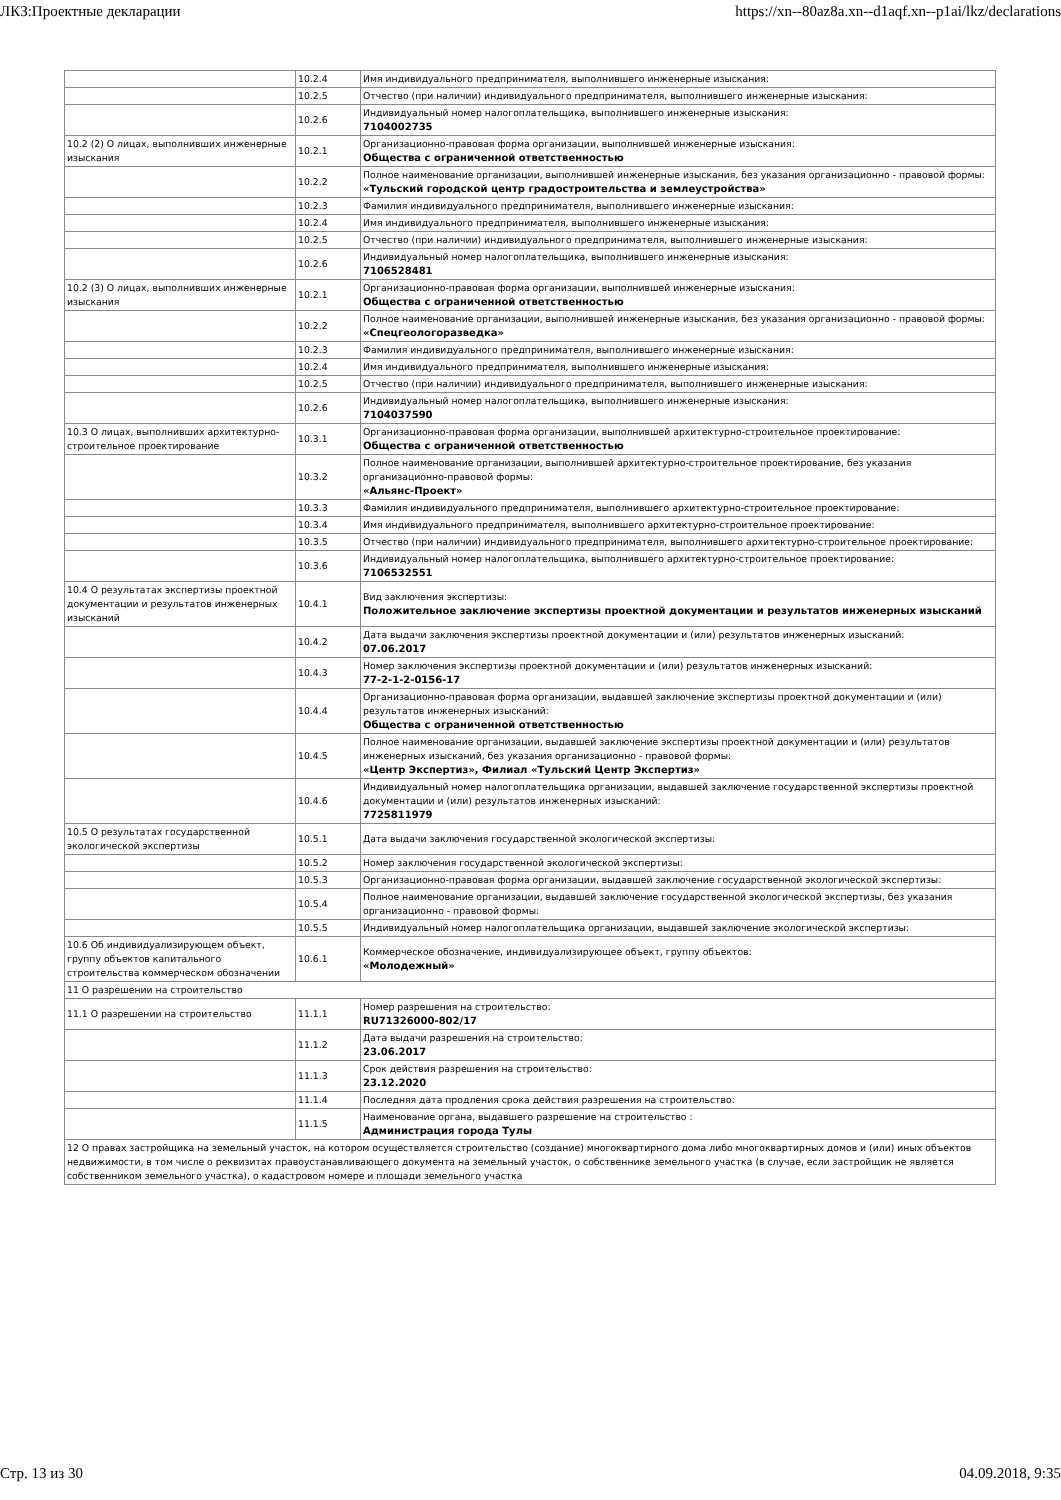ЛКЗ:Проектные декларации https://xn--80az8a.xn--d1aqf.xn--p1ai/lkz/declarations
| | 10.2.4 | Имя индивидуального предпринимателя, выполнившего инженерные изыскания: |
| | 10.2.5 | Отчество (при наличии) индивидуального предпринимателя, выполнившего инженерные изыскания: |
| | 10.2.6 | Индивидуальный номер налогоплательщика, выполнившего инженерные изыскания: 7104002735 |
| 10.2 (2) О лицах, выполнивших инженерные изыскания | 10.2.1 | Организационно-правовая форма организации, выполнившей инженерные изыскания: Общества с ограниченной ответственностью |
| | 10.2.2 | Полное наименование организации, выполнившей инженерные изыскания, без указания организационно - правовой формы: «Тульский городской центр градостроительства и землеустройства» |
| | 10.2.3 | Фамилия индивидуального предпринимателя, выполнившего инженерные изыскания: |
| | 10.2.4 | Имя индивидуального предпринимателя, выполнившего инженерные изыскания: |
| | 10.2.5 | Отчество (при наличии) индивидуального предпринимателя, выполнившего инженерные изыскания: |
| | 10.2.6 | Индивидуальный номер налогоплательщика, выполнившего инженерные изыскания: 7106528481 |
| 10.2 (3) О лицах, выполнивших инженерные изыскания | 10.2.1 | Организационно-правовая форма организации, выполнившей инженерные изыскания: Общества с ограниченной ответственностью |
| | 10.2.2 | Полное наименование организации, выполнившей инженерные изыскания, без указания организационно - правовой формы: «Спецгеологоразведка» |
| | 10.2.3 | Фамилия индивидуального предпринимателя, выполнившего инженерные изыскания: |
| | 10.2.4 | Имя индивидуального предпринимателя, выполнившего инженерные изыскания: |
| | 10.2.5 | Отчество (при наличии) индивидуального предпринимателя, выполнившего инженерные изыскания: |
| | 10.2.6 | Индивидуальный номер налогоплательщика, выполнившего инженерные изыскания: 7104037590 |
| 10.3 О лицах, выполнивших архитектурно-строительное проектирование | 10.3.1 | Организационно-правовая форма организации, выполнившей архитектурно-строительное проектирование: Общества с ограниченной ответственностью |
| | 10.3.2 | Полное наименование организации, выполнившей архитектурно-строительное проектирование, без указания организационно-правовой формы: «Альянс-Проект» |
| | 10.3.3 | Фамилия индивидуального предпринимателя, выполнившего архитектурно-строительное проектирование: |
| | 10.3.4 | Имя индивидуального предпринимателя, выполнившего архитектурно-строительное проектирование: |
| | 10.3.5 | Отчество (при наличии) индивидуального предпринимателя, выполнившего архитектурно-строительное проектирование: |
| | 10.3.6 | Индивидуальный номер налогоплательщика, выполнившего архитектурно-строительное проектирование: 7106532551 |
| 10.4 О результатах экспертизы проектной документации и результатов инженерных изысканий | 10.4.1 | Вид заключения экспертизы: Положительное заключение экспертизы проектной документации и результатов инженерных изысканий |
| | 10.4.2 | Дата выдачи заключения экспертизы проектной документации и (или) результатов инженерных изысканий: 07.06.2017 |
| | 10.4.3 | Номер заключения экспертизы проектной документации и (или) результатов инженерных изысканий: 77-2-1-2-0156-17 |
| | 10.4.4 | Организационно-правовая форма организации, выдавшей заключение экспертизы проектной документации и (или) результатов инженерных изысканий: Общества с ограниченной ответственностью |
| | 10.4.5 | Полное наименование организации, выдавшей заключение экспертизы проектной документации и (или) результатов инженерных изысканий, без указания организационно - правовой формы: «Центр Экспертиз», Филиал «Тульский Центр Экспертиз» |
| | 10.4.6 | Индивидуальный номер налогоплательщика организации, выдавшей заключение государственной экспертизы проектной документации и (или) результатов инженерных изысканий: 7725811979 |
| 10.5 О результатах государственной экологической экспертизы | 10.5.1 | Дата выдачи заключения государственной экологической экспертизы: |
| | 10.5.2 | Номер заключения государственной экологической экспертизы: |
| | 10.5.3 | Организационно-правовая форма организации, выдавшей заключение государственной экологической экспертизы: |
| | 10.5.4 | Полное наименование организации, выдавшей заключение государственной экологической экспертизы, без указания организационно - правовой формы: |
| | 10.5.5 | Индивидуальный номер налогоплательщика организации, выдавшей заключение экологической экспертизы: |
| 10.6 Об индивидуализирующем объект, группу объектов капитального строительства коммерческом обозначении | 10.6.1 | Коммерческое обозначение, индивидуализирующее объект, группу объектов: «Молодежный» |
| 11 О разрешении на строительство | | |
| 11.1 О разрешении на строительство | 11.1.1 | Номер разрешения на строительство: RU71326000-802/17 |
| | 11.1.2 | Дата выдачи разрешения на строительство: 23.06.2017 |
| | 11.1.3 | Срок действия разрешения на строительство: 23.12.2020 |
| | 11.1.4 | Последняя дата продления срока действия разрешения на строительство: |
| | 11.1.5 | Наименование органа, выдавшего разрешение на строительство : Администрация города Тулы |
| 12 О правах застройщика на земельный участок, на котором осуществляется строительство (создание) многоквартирного дома либо многоквартирных домов и (или) иных объектов недвижимости, в том числе о реквизитах правоустанавливающего документа на земельный участок, о собственнике земельного участка (в случае, если застройщик не является собственником земельного участка), о кадастровом номере и площади земельного участка | | |
Стр. 13 из 30 04.09.2018, 9:35